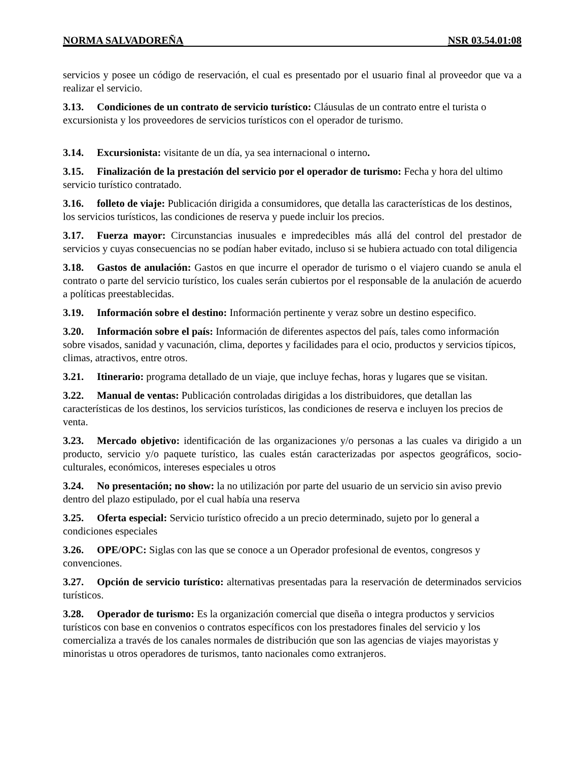NORMA SALVADOREÑA NSR 03.54.01:08
servicios y posee un código de reservación, el cual es presentado por el usuario final al proveedor que va a realizar el servicio.
3.13. Condiciones de un contrato de servicio turístico: Cláusulas de un contrato entre el turista o excursionista y los proveedores de servicios turísticos con el operador de turismo.
3.14. Excursionista: visitante de un día, ya sea internacional o interno.
3.15. Finalización de la prestación del servicio por el operador de turismo: Fecha y hora del ultimo servicio turístico contratado.
3.16. folleto de viaje: Publicación dirigida a consumidores, que detalla las características de los destinos, los servicios turísticos, las condiciones de reserva y puede incluir los precios.
3.17. Fuerza mayor: Circunstancias inusuales e impredecibles más allá del control del prestador de servicios y cuyas consecuencias no se podían haber evitado, incluso si se hubiera actuado con total diligencia
3.18. Gastos de anulación: Gastos en que incurre el operador de turismo o el viajero cuando se anula el contrato o parte del servicio turístico, los cuales serán cubiertos por el responsable de la anulación de acuerdo a políticas preestablecidas.
3.19. Información sobre el destino: Información pertinente y veraz sobre un destino especifico.
3.20. Información sobre el país: Información de diferentes aspectos del país, tales como información sobre visados, sanidad y vacunación, clima, deportes y facilidades para el ocio, productos y servicios típicos, climas, atractivos, entre otros.
3.21. Itinerario: programa detallado de un viaje, que incluye fechas, horas y lugares que se visitan.
3.22. Manual de ventas: Publicación controladas dirigidas a los distribuidores, que detallan las características de los destinos, los servicios turísticos, las condiciones de reserva e incluyen los precios de venta.
3.23. Mercado objetivo: identificación de las organizaciones y/o personas a las cuales va dirigido a un producto, servicio y/o paquete turístico, las cuales están caracterizadas por aspectos geográficos, socio-culturales, económicos, intereses especiales u otros
3.24. No presentación; no show: la no utilización por parte del usuario de un servicio sin aviso previo dentro del plazo estipulado, por el cual había una reserva
3.25. Oferta especial: Servicio turístico ofrecido a un precio determinado, sujeto por lo general a condiciones especiales
3.26. OPE/OPC: Siglas con las que se conoce a un Operador profesional de eventos, congresos y convenciones.
3.27. Opción de servicio turístico: alternativas presentadas para la reservación de determinados servicios turísticos.
3.28. Operador de turismo: Es la organización comercial que diseña o integra productos y servicios turísticos con base en convenios o contratos específicos con los prestadores finales del servicio y los comercializa a través de los canales normales de distribución que son las agencias de viajes mayoristas y minoristas u otros operadores de turismos, tanto nacionales como extranjeros.